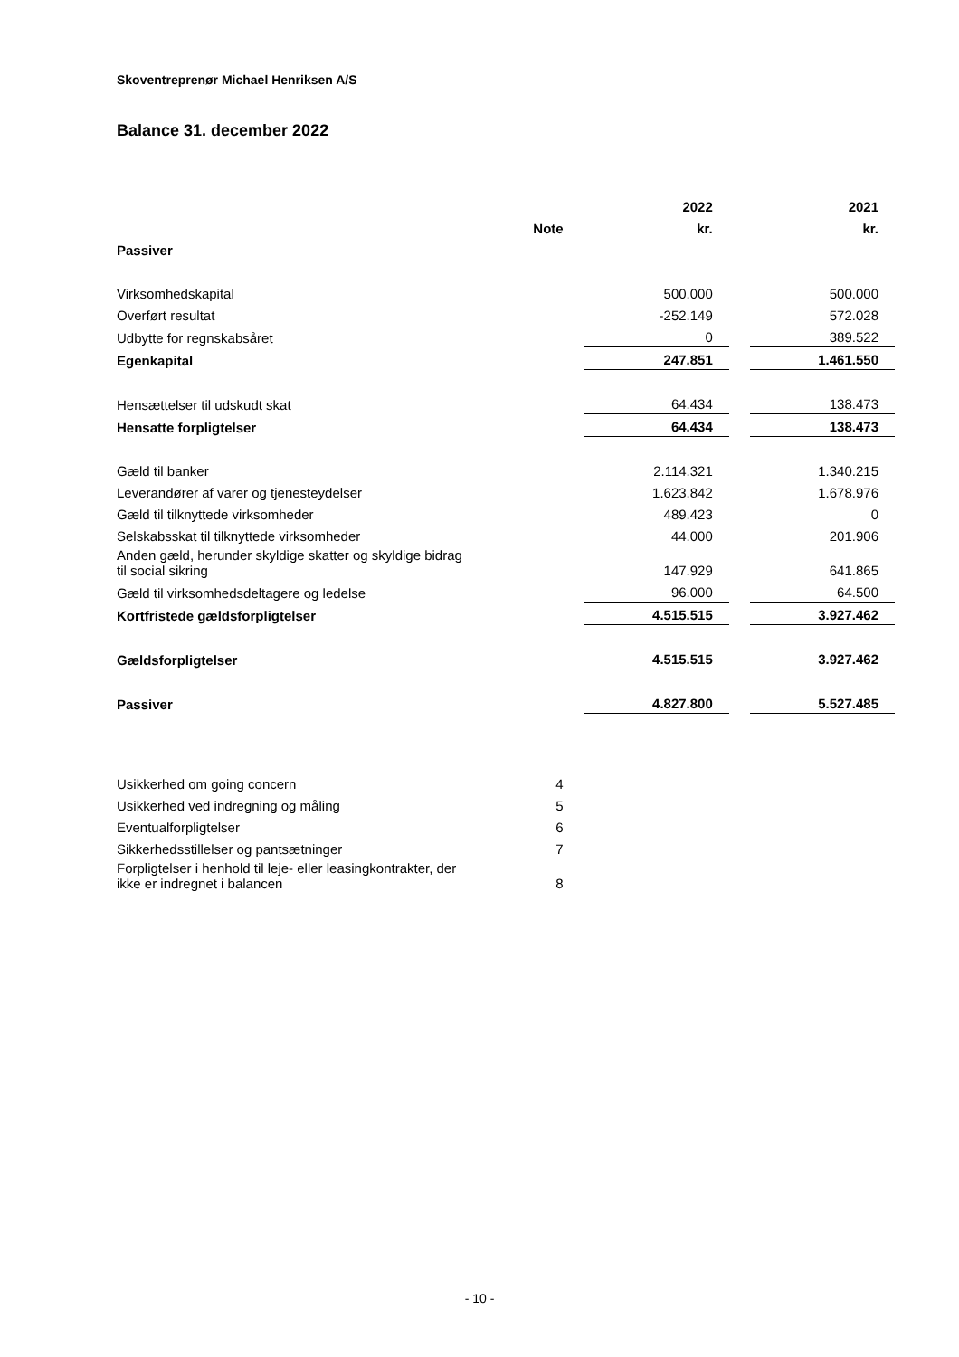Skoventreprenør Michael Henriksen A/S
Balance 31. december 2022
| | | | 2022 | | 2021 |
| --- | --- | --- | --- | --- | --- |
| | Note | | kr. | | kr. |
| Passiver | | | | | |
| Virksomhedskapital | | | 500.000 | | 500.000 |
| Overført resultat | | | -252.149 | | 572.028 |
| Udbytte for regnskabsåret | | | 0 | | 389.522 |
| Egenkapital | | | 247.851 | | 1.461.550 |
| Hensættelser til udskudt skat | | | 64.434 | | 138.473 |
| Hensatte forpligtelser | | | 64.434 | | 138.473 |
| Gæld til banker | | | 2.114.321 | | 1.340.215 |
| Leverandører af varer og tjenesteydelser | | | 1.623.842 | | 1.678.976 |
| Gæld til tilknyttede virksomheder | | | 489.423 | | 0 |
| Selskabsskat til tilknyttede virksomheder | | | 44.000 | | 201.906 |
| Anden gæld, herunder skyldige skatter og skyldige bidrag til social sikring | | | 147.929 | | 641.865 |
| Gæld til virksomhedsdeltagere og ledelse | | | 96.000 | | 64.500 |
| Kortfristede gældsforpligtelser | | | 4.515.515 | | 3.927.462 |
| Gældsforpligtelser | | | 4.515.515 | | 3.927.462 |
| Passiver | | | 4.827.800 | | 5.527.485 |
| Usikkerhed om going concern | 4 | | | | |
| Usikkerhed ved indregning og måling | 5 | | | | |
| Eventualforpligtelser | 6 | | | | |
| Sikkerhedsstillelser og pantsætninger | 7 | | | | |
| Forpligtelser i henhold til leje- eller leasingkontrakter, der ikke er indregnet i balancen | 8 | | | | |
- 10 -